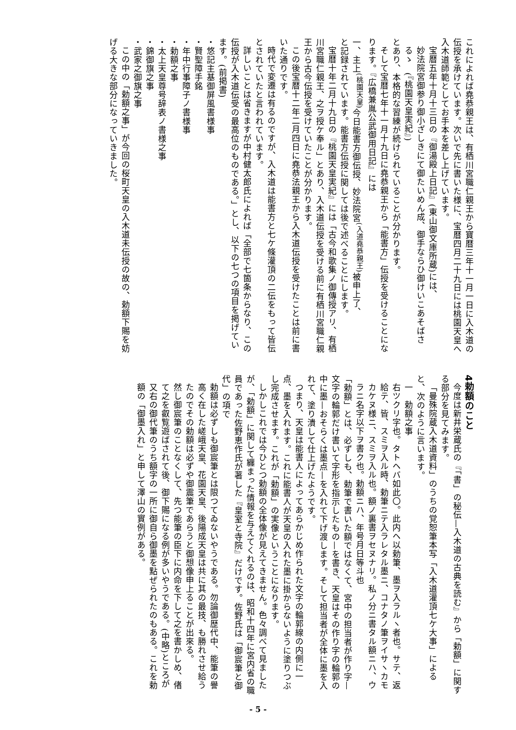これによれば堯恭親王は、有栖川宮職仁親王から寶暦三年十一月一日に入木道の伝授を承けています。次いで先に書いた様に、宝暦四月二十九日には桃園天皇へ入木道師範としてお手本を差し上げています。
宝暦五年十月十三日の『御湯殿上日記』(東山御文庫所蔵)には、
妙法院宮御参り御小ざしきにて御たいめん成、御手ならひ御けいこあそばさるゝ　(『桃園天皇実紀』)
とあり、本格的な習練が続けられていることが分かります。
そして宝暦七年十一月十九日に堯恭親王から「能書方」伝授を受けることになります。『広橋兼胤公武御用日記』には
一、主上<sup>(桃園天皇)</sup>今日能書方御伝授、妙法院宮<sup>(入道堯恭親王)</sup>被申上了、
と記録されています。能書方伝授に関しては後で述べることにします。
宝暦十年二月十九日の『桃園天皇実紀』には「古今和歌集ノ御傳授アリ、有栖川宮職仁親王、之ヲ授ケ奉ル」とあり、入木道伝授を受ける前に有栖川宮職仁親王から古今伝授を受けていたことが分かります。
この後宝暦十二年二月四日に堯恭法親王から入木道伝授を受けたことは前に書いた通りです。
時代で変遷は有るのですが、入木道は能書方と七ケ條灌頂の二伝をもって皆伝とされていたと言われています。
詳しいことは省きますが中村健太郎氏によれば「全部で七箇条からなり、この伝授が入木道伝受の最高位のものである。」とし、以下の七つの項目を掲げています。(前掲書)
・悠記主基御屏風書様事
・賢聖障手銘
・年中行事障子ノ書様事
・勅額之事
・太上天皇尊号辞表ノ書様之事
・錦御旗之事
・武家之御旗之事
この中の「勅額之事」が今回の桜町天皇の入木道未伝授の故の、勅額下賜を妨げる大きな部分になっていきました。
4勅額のこと
今度は新井栄蔵氏の『「書」の秘伝—入木道の古典を読む』から「勅額」に関する部分を見てみます。
「曼殊院蔵入木道資料」のうちの覚恕筆本写「入木道灌頂七ケ大事」によると、次のように言います。
一　勅額之事
右ツクリ字也。タトヘバ如此〇。此内ヘ以勅筆、墨ヲ入ラルヽ者也。サテ、返給テ、皆、スミヲ入ル時、勅筆ニテ入ラレタル墨ニ、コナタノ筆ヲイサヽカモカケヌ様ニ、スミヲ入ル也。額ノ裏書ヲセヌナリ。私ノ分ニ書タル額ニハ、ウラニ名字以下ヲ書ク也。勅額ニハ、年号月日等斗也
「勅額」とは、必ずしも、勅筆で書いた額ではなくて、宮中の担当者が作り字—文字の輪郭だけ書いて字形を指示したもの—を書き、天皇はその作り字の輪郭の中に墨—おそらくは墨点—を入れて下げ渡します。そして担当者が全体に墨を入れて、塗り潰して仕上げたようです。
つまり、天皇は能書人によってあらかじめ作られた文字の輪郭線の内側に一点、墨を入れます。これに能書人が天皇の入れた墨に掛からないように塗りつぶし完成させます。これが「勅額」の実像ということになります。
しかしこれでは今ひとつ勅額の全体像が見えてきません。色々調べて見ましたが、「勅額」に関して纏まった情報を与えてくれるのは、昭和十四年に宮内省の職員であった佐野恵作氏が著した『皇室と寺院』だけです。佐野氏は「御宸筆と御代」の項で
勅額は必ずしも御宸筆とは限つてゐないやうである。勿論御歴代中、能筆の譽高く在した嵯峨天皇、花園天皇、後陽成天皇は共に其の最技、も勝れさせ給うたのでその勅額は必ずや御震筆であらうと御想像申上ることが出來る。
然し御宸筆のことなくして、先つ能筆の臣下に内命を下して之を書かしめ、偖て之を叡覧遊ばされて後、御下賜になる例が多いやうである。(中略)ところが又右の御代筆のうち額字の一所に御自ら御墨を點ぜられたのもある。これを勅額の「御墨入れ」と申して澤山の實例がある。
- 5 -